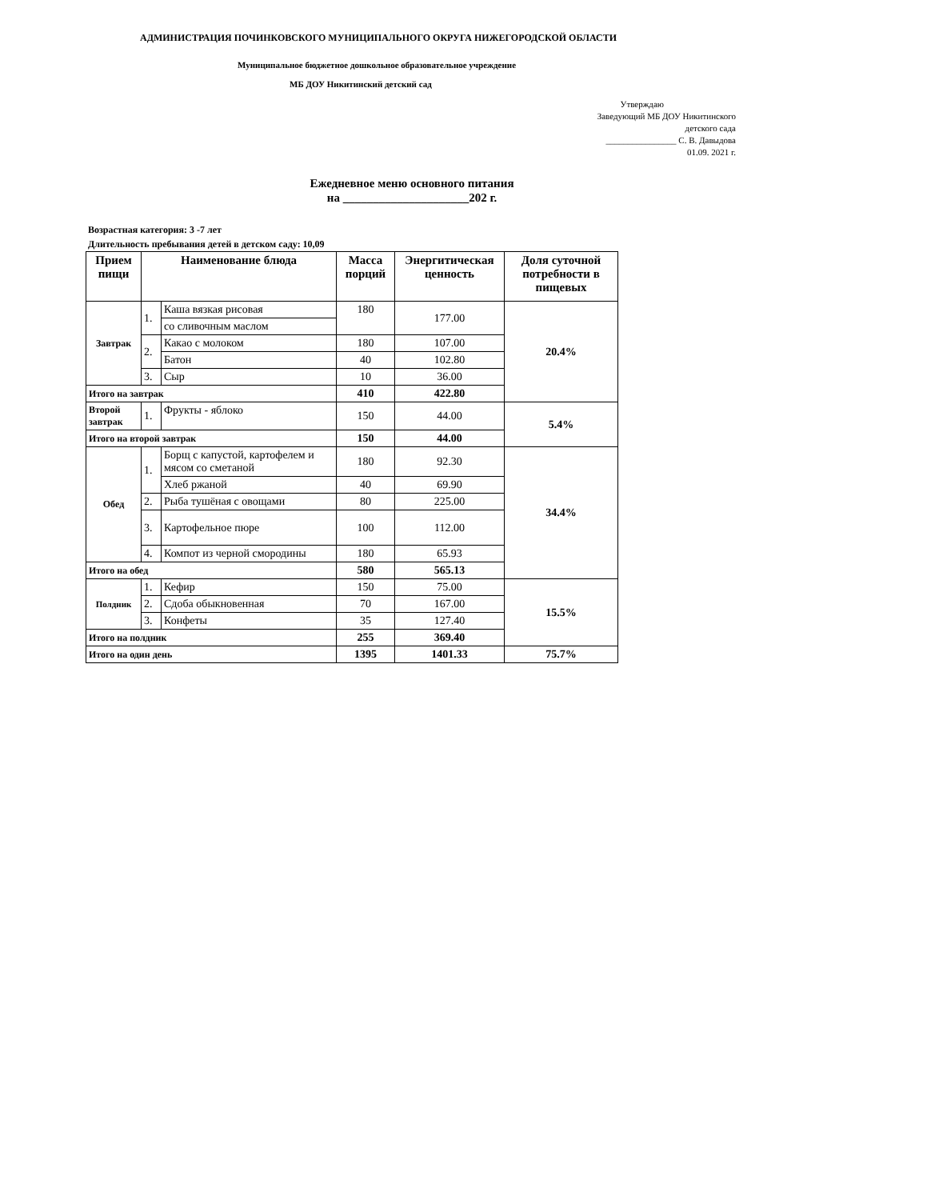АДМИНИСТРАЦИЯ ПОЧИНКОВСКОГО МУНИЦИПАЛЬНОГО ОКРУГА НИЖЕГОРОДСКОЙ ОБЛАСТИ
Муниципальное бюджетное дошкольное образовательное учреждение
МБ ДОУ Никитинский детский сад
Утверждаю
Заведующий МБ ДОУ Никитинского
детского сада
________________ С. В. Давыдова
01.09. 2021 г.
Ежедневное меню основного питания
на _____________________202 г.
Возрастная категория: 3 -7 лет
Длительность пребывания детей в детском саду: 10,09
| Прием пищи | Наименование блюда | | Масса порций | Энергитическая ценность | Доля суточной потребности в пищевых |
| --- | --- | --- | --- | --- | --- |
| Завтрак | 1. | Каша вязкая рисовая | 180 | 177.00 | 20.4% |
| | | со сливочным маслом | | | |
| | 2. | Какао с молоком | 180 | 107.00 | |
| | | Батон | 40 | 102.80 | |
| | 3. | Сыр | 10 | 36.00 | |
| Итого на завтрак | | | 410 | 422.80 | |
| Второй завтрак | 1. | Фрукты - яблоко | 150 | 44.00 | 5.4% |
| Итого на второй завтрак | | | 150 | 44.00 | |
| Обед | 1. | Борщ с капустой, картофелем и мясом со сметаной | 180 | 92.30 | 34.4% |
| | | Хлеб ржаной | 40 | 69.90 | |
| | 2. | Рыба тушёная с овощами | 80 | 225.00 | |
| | 3. | Картофельное пюре | 100 | 112.00 | |
| | 4. | Компот из черной смородины | 180 | 65.93 | |
| Итого на обед | | | 580 | 565.13 | |
| Полдник | 1. | Кефир | 150 | 75.00 | 15.5% |
| | 2. | Сдоба обыкновенная | 70 | 167.00 | |
| | 3. | Конфеты | 35 | 127.40 | |
| Итого на полдник | | | 255 | 369.40 | |
| Итого на один день | | | 1395 | 1401.33 | 75.7% |